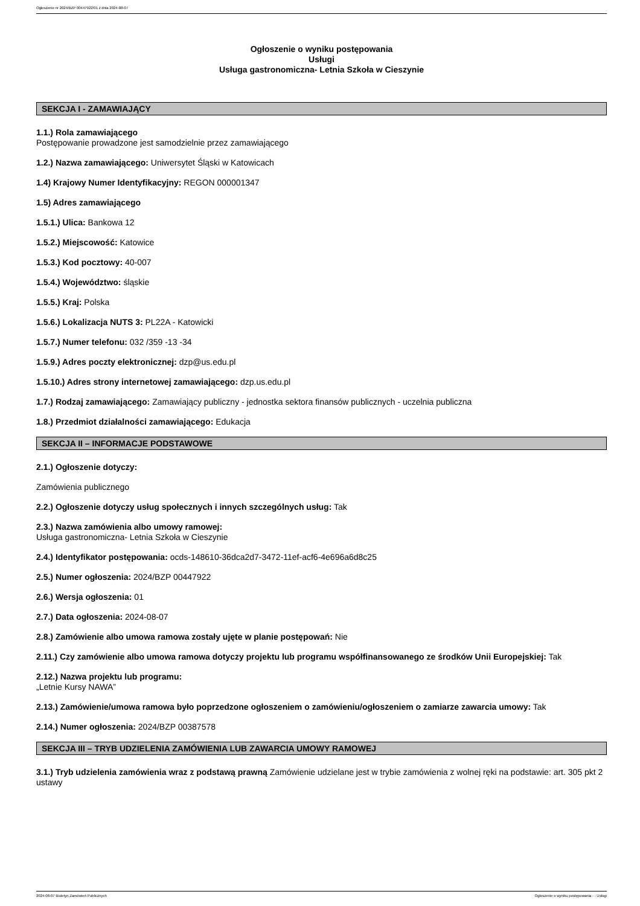Ogłoszenie nr 2024/BZP 00447922/01 z dnia 2024-08-07
Ogłoszenie o wyniku postępowania
Usługi
Usługa gastronomiczna- Letnia Szkoła w Cieszynie
SEKCJA I - ZAMAWIAJĄCY
1.1.) Rola zamawiającego
Postępowanie prowadzone jest samodzielnie przez zamawiającego
1.2.) Nazwa zamawiającego: Uniwersytet Śląski w Katowicach
1.4) Krajowy Numer Identyfikacyjny: REGON 000001347
1.5) Adres zamawiającego
1.5.1.) Ulica: Bankowa 12
1.5.2.) Miejscowość: Katowice
1.5.3.) Kod pocztowy: 40-007
1.5.4.) Województwo: śląskie
1.5.5.) Kraj: Polska
1.5.6.) Lokalizacja NUTS 3: PL22A - Katowicki
1.5.7.) Numer telefonu: 032 /359 -13 -34
1.5.9.) Adres poczty elektronicznej: dzp@us.edu.pl
1.5.10.) Adres strony internetowej zamawiającego: dzp.us.edu.pl
1.7.) Rodzaj zamawiającego: Zamawiający publiczny - jednostka sektora finansów publicznych - uczelnia publiczna
1.8.) Przedmiot działalności zamawiającego: Edukacja
SEKCJA II – INFORMACJE PODSTAWOWE
2.1.) Ogłoszenie dotyczy:
Zamówienia publicznego
2.2.) Ogłoszenie dotyczy usług społecznych i innych szczególnych usług: Tak
2.3.) Nazwa zamówienia albo umowy ramowej:
Usługa gastronomiczna- Letnia Szkoła w Cieszynie
2.4.) Identyfikator postępowania: ocds-148610-36dca2d7-3472-11ef-acf6-4e696a6d8c25
2.5.) Numer ogłoszenia: 2024/BZP 00447922
2.6.) Wersja ogłoszenia: 01
2.7.) Data ogłoszenia: 2024-08-07
2.8.) Zamówienie albo umowa ramowa zostały ujęte w planie postępowań: Nie
2.11.) Czy zamówienie albo umowa ramowa dotyczy projektu lub programu współfinansowanego ze środków Unii Europejskiej: Tak
2.12.) Nazwa projektu lub programu:
„Letnie Kursy NAWA”
2.13.) Zamówienie/umowa ramowa było poprzedzone ogłoszeniem o zamówieniu/ogłoszeniem o zamiarze zawarcia umowy: Tak
2.14.) Numer ogłoszenia: 2024/BZP 00387578
SEKCJA III – TRYB UDZIELENIA ZAMÓWIENIA LUB ZAWARCIA UMOWY RAMOWEJ
3.1.) Tryb udzielenia zamówienia wraz z podstawą prawną Zamówienie udzielane jest w trybie zamówienia z wolnej ręki na podstawie: art. 305 pkt 2 ustawy
2024-08-07 Biuletyn Zamówień Publicznych Ogłoszenie o wyniku postępowania - - Usługi